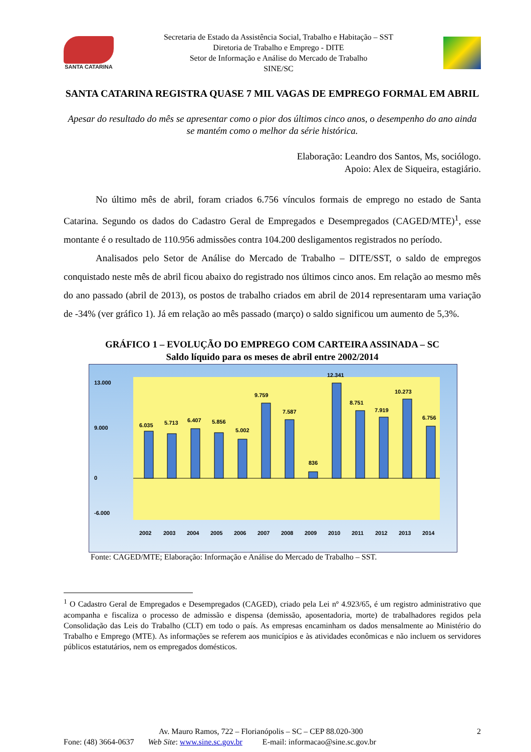SANTA CATARINA
Secretaria de Estado da Assistência Social, Trabalho e Habitação – SST
Diretoria de Trabalho e Emprego - DITE
Setor de Informação e Análise do Mercado de Trabalho
SINE/SC
SANTA CATARINA REGISTRA QUASE 7 MIL VAGAS DE EMPREGO FORMAL EM ABRIL
Apesar do resultado do mês se apresentar como o pior dos últimos cinco anos, o desempenho do ano ainda se mantém como o melhor da série histórica.
Elaboração: Leandro dos Santos, Ms, sociólogo.
Apoio: Alex de Siqueira, estagiário.
No último mês de abril, foram criados 6.756 vínculos formais de emprego no estado de Santa Catarina. Segundo os dados do Cadastro Geral de Empregados e Desempregados (CAGED/MTE)<sup>1</sup>, esse montante é o resultado de 110.956 admissões contra 104.200 desligamentos registrados no período.
Analisados pelo Setor de Análise do Mercado de Trabalho – DITE/SST, o saldo de empregos conquistado neste mês de abril ficou abaixo do registrado nos últimos cinco anos. Em relação ao mesmo mês do ano passado (abril de 2013), os postos de trabalho criados em abril de 2014 representaram uma variação de -34% (ver gráfico 1). Já em relação ao mês passado (março) o saldo significou um aumento de 5,3%.
GRÁFICO 1 – EVOLUÇÃO DO EMPREGO COM CARTEIRA ASSINADA – SC
Saldo líquido para os meses de abril entre 2002/2014
13.000
9.000
0
-6.000
6.035
5.713
6.407
5.856
5.002
9.759
7.587
836
12.341
8.751
7.919
10.273
6.756
2002
2003
2004
2005
2006
2007
2008
2009
2010
2011
2012
2013
2014
Fonte: CAGED/MTE; Elaboração: Informação e Análise do Mercado de Trabalho – SST.
<sup>1</sup> O Cadastro Geral de Empregados e Desempregados (CAGED), criado pela Lei nº 4.923/65, é um registro administrativo que acompanha e fiscaliza o processo de admissão e dispensa (demissão, aposentadoria, morte) de trabalhadores regidos pela Consolidação das Leis do Trabalho (CLT) em todo o país. As empresas encaminham os dados mensalmente ao Ministério do Trabalho e Emprego (MTE). As informações se referem aos municípios e às atividades econômicas e não incluem os servidores públicos estatutários, nem os empregados domésticos.
Av. Mauro Ramos, 722 – Florianópolis – SC – CEP 88.020-300 2
Fone: (48) 3664-0637 Web Site: www.sine.sc.gov.br E-mail: informacao@sine.sc.gov.br